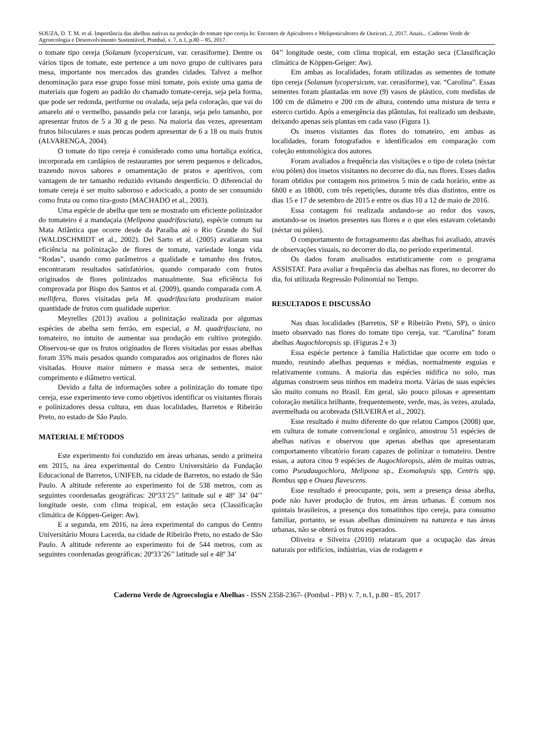SOUZA, D. T. M. et al. Importância das abelhas nativas na produção do tomate tipo cereja In: Encontro de Apicultores e Meliponicultores de Ouricuri, 2, 2017. Anais... Caderno Verde de Agroecologia e Desenvolvimento Sustentável, Pombal, v. 7, n.1, p.80 – 85, 2017.
o tomate tipo cereja (Solanum lycopersicum, var. cerasiforme). Dentre os vários tipos de tomate, este pertence a um novo grupo de cultivares para mesa, importante nos mercados das grandes cidades. Talvez a melhor denominação para esse grupo fosse mini tomate, pois existe uma gama de materiais que fogem ao padrão do chamado tomate-cereja, seja pela forma, que pode ser redonda, periforme ou ovalada, seja pela coloração, que vai do amarelo até o vermelho, passando pela cor laranja, seja pelo tamanho, por apresentar frutos de 5 a 30 g de peso. Na maioria das vezes, apresentam frutos biloculares e suas pencas podem apresentar de 6 a 18 ou mais frutos (ALVARENGA, 2004).
O tomate do tipo cereja é considerado como uma hortaliça exótica, incorporada em cardápios de restaurantes por serem pequenos e delicados, trazendo novos sabores e ornamentação de pratos e aperitivos, com vantagem de ter tamanho reduzido evitando desperdício. O diferencial do tomate cereja é ser muito saboroso e adocicado, a ponto de ser consumido como fruta ou como tira-gosto (MACHADO et al., 2003).
Uma espécie de abelha que tem se mostrado um eficiente polinizador do tomateiro é a mandaçaia (Melipona quadrifasciata), espécie comum na Mata Atlântica que ocorre desde da Paraíba até o Rio Grande do Sul (WALDSCHMIDT et al., 2002). Del Sarto et al. (2005) avaliaram sua eficiência na polinização de flores de tomate, variedade longa vida “Rodas”, usando como parâmetros a qualidade e tamanho dos frutos, encontraram resultados satisfatórios, quando comparado com frutos originados de flores polinizados manualmente. Sua eficiência foi comprovada por Bispo dos Santos et al. (2009), quando comparada com A. mellifera, flores visitadas pela M. quadrifasciata produziram maior quantidade de frutos com qualidade superior.
Meyrelles (2013) avaliou a polinização realizada por algumas espécies de abelha sem ferrão, em especial, a M. quadrifasciata, no tomateiro, no intuito de aumentar sua produção em cultivo protegido. Observou-se que os frutos originados de flores visitadas por essas abelhas foram 35% mais pesados quando comparados aos originados de flores não visitadas. Houve maior número e massa seca de sementes, maior comprimento e diâmetro vertical.
Devido a falta de informações sobre a polinização do tomate tipo cereja, esse experimento teve como objetivos identificar os visitantes florais e polinizadores dessa cultura, em duas localidades, Barretos e Ribeirão Preto, no estado de São Paulo.
MATERIAL E MÉTODOS
Este experimento foi conduzido em áreas urbanas, sendo a primeira em 2015, na área experimental do Centro Universitário da Fundação Educacional de Barretos, UNIFEB, na cidade de Barretos, no estado de São Paulo. A altitude referente ao experimento foi de 538 metros, com as seguintes coordenadas geográficas: 20º33’25’’ latitude sul e 48º 34’ 04’’ longitude oeste, com clima tropical, em estação seca (Classificação climática de Köppen-Geiger: Aw).
E a segunda, em 2016, na área experimental do campus do Centro Universitário Moura Lacerda, na cidade de Ribeirão Preto, no estado de São Paulo. A altitude referente ao experimento foi de 544 metros, com as seguintes coordenadas geográficas: 20º33’26’’ latitude sul e 48º 34’
04’’ longitude oeste, com clima tropical, em estação seca (Classificação climática de Köppen-Geiger: Aw).
Em ambas as localidades, foram utilizadas as sementes de tomate tipo cereja (Solanum lycopersicum, var. cerasiforme), var. “Carolina”. Essas sementes foram plantadas em nove (9) vasos de plástico, com medidas de 100 cm de diâmetro e 200 cm de altura, contendo uma mistura de terra e esterco curtido. Após a emergência das plântulas, foi realizado um desbaste, deixando apenas seis plantas em cada vaso (Figura 1).
Os insetos visitantes das flores do tomateiro, em ambas as localidades, foram fotografados e identificados em comparação com coleção entomológica dos autores.
Foram avaliados a frequência das visitações e o tipo de coleta (néctar e/ou pólen) dos insetos visitantes no decorrer do dia, nas flores. Esses dados foram obtidos por contagem nos primeiros 5 min de cada horário, entre as 6h00 e as 18h00, com três repetições, durante três dias distintos, entre os dias 15 e 17 de setembro de 2015 e entre os dias 10 a 12 de maio de 2016.
Essa contagem foi realizada andando-se ao redor dos vasos, anotando-se os insetos presentes nas flores e o que eles estavam coletando (néctar ou pólen).
O comportamento de forrageamento das abelhas foi avaliado, através de observações visuais, no decorrer do dia, no período experimental.
Os dados foram analisados estatisticamente com o programa ASSISTAT. Para avaliar a frequência das abelhas nas flores, no decorrer do dia, foi utilizada Regressão Polinomial no Tempo.
RESULTADOS E DISCUSSÃO
Nas duas localidades (Barretos, SP e Ribeirão Preto, SP), o único inseto observado nas flores do tomate tipo cereja, var. “Carolina” foram abelhas Augochloropsis sp. (Figuras 2 e 3)
Essa espécie pertence à família Halictidae que ocorre em todo o mundo, reunindo abelhas pequenas e médias, normalmente esguias e relativamente comuns. A maioria das espécies nidifica no solo, mas algumas constroem seus ninhos em madeira morta. Várias de suas espécies são muito comuns no Brasil. Em geral, são pouco pilosas e apresentam coloração metálica brilhante, frequentemente, verde, mas, às vezes, azulada, avermelhada ou acobreada (SILVEIRA et al., 2002).
Esse resultado é muito diferente do que relatou Campos (2008) que, em cultura de tomate convencional e orgânico, amostrou 51 espécies de abelhas nativas e observou que apenas abelhas que apresentaram comportamento vibratório foram capazes de polinizar o tomateiro. Dentre essas, a autora citou 9 espécies de Augochloropsis, além de muitas outras, como Pseudaugochlora, Melipona sp., Exomalopsis spp, Centris spp, Bombus spp e Oxaea flavescens.
Esse resultado é preocupante, pois, sem a presença dessa abelha, pode não haver produção de frutos, em áreas urbanas. É comum nos quintais brasileiros, a presença dos tomatinhos tipo cereja, para consumo familiar, portanto, se essas abelhas diminuírem na natureza e nas áreas urbanas, não se obterá os frutos esperados.
Oliveira e Silveira (2010) relataram que a ocupação das áreas naturais por edifícios, indústrias, vias de rodagem e
Caderno Verde de Agroecologia e Abelhas - ISSN 2358-2367- (Pombal - PB) v. 7, n.1, p.80 - 85, 2017